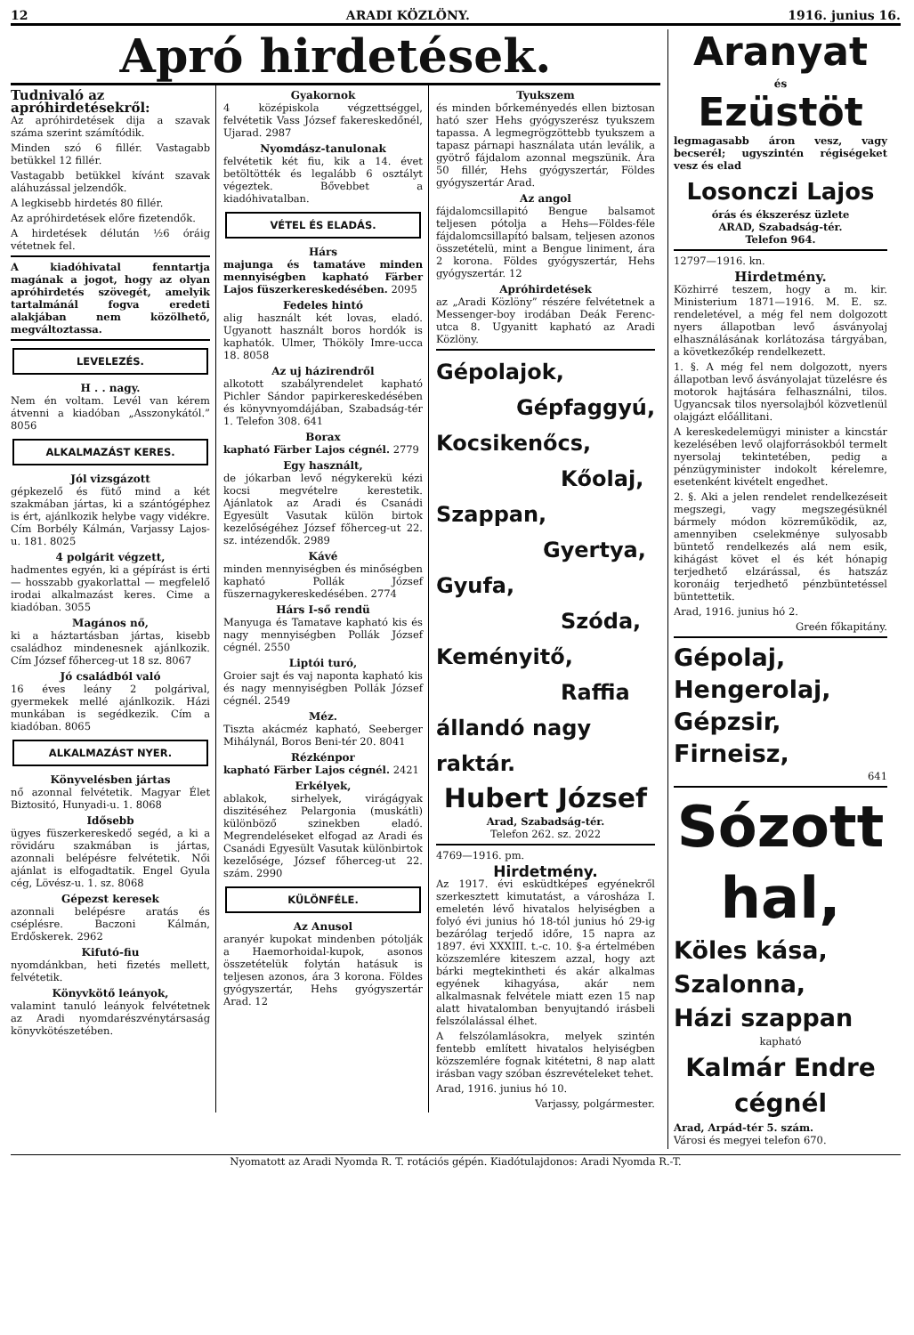12 ARADI KÖZLÖNY. 1916. junius 16.
Apró hirdetések.
Tudnivaló az apróhirdetésekről:
Az apróhirdetések dija a szavak száma szerint számítódik.
Minden szó 6 fillér. Vastagabb betükkel 12 fillér.
Vastagabb betükkel kívánt szavak aláhuzással jelzendők.
A legkisebb hirdetés 80 fillér.
Az apróhirdetések előre fizetendők.
A hirdetések délután ½6 óráig vétetnek fel.
A kiadóhivatal fenntartja magának a jogot, hogy az olyan apróhirdetés szövegét, amelyik tartalmánál fogva eredeti alakjában nem közölhető, megváltoztassa.
LEVELEZÉS.
H . . nagy.
Nem én voltam. Levél van kérem átvenni a kiadóban „Asszonykától.” 8056
ALKALMAZÁST KERES.
Jól vizsgázott
gépkezelő és fütő mind a két szakmában jártas, ki a szántógéphez is ért, ajánlkozik helybe vagy vidékre. Cím Borbély Kálmán, Varjassy Lajos-u. 181. 8025
4 polgárit végzett,
hadmentes egyén, ki a gépírást is érti — hosszabb gyakorlattal — megfelelő irodai alkalmazást keres. Cime a kiadóban. 3055
Magános nő,
ki a háztartásban jártas, kisebb családhoz mindenesnek ajánlkozik. Cím József főherceg-ut 18 sz. 8067
Jó családból való
16 éves leány 2 polgárival, gyermekek mellé ajánlkozik. Házi munkában is segédkezik. Cím a kiadóban. 8065
ALKALMAZÁST NYER.
Könyvelésben jártas
nő azonnal felvétetik. Magyar Élet Biztositó, Hunyadi-u. 1. 8068
Idősebb
ügyes füszerkereskedő segéd, a ki a rövidáru szakmában is jártas, azonnali belépésre felvétetik. Női ajánlat is elfogadtatik. Engel Gyula cég, Lövész-u. 1. sz. 8068
Gépezst keresek
azonnali belépésre aratás és cséplésre. Baczoni Kálmán, Erdőskerek. 2962
Kifutó-fiu
nyomdánkban, heti fizetés mellett, felvétetik.
Könyvkötő leányok,
valamint tanuló leányok felvétetnek az Aradi nyomdarészvénytársaság könyvkötészetében.
Gyakornok
4 középiskola végzettséggel, felvétetik Vass József fakereskedőnél, Ujarad. 2987
Nyomdász-tanulonak
felvétetik két fiu, kik a 14. évet betöltötték és legalább 6 osztályt végeztek. Bővebbet a kiadóhivatalban.
VÉTEL ÉS ELADÁS.
Hárs
majunga és tamatáve minden mennyiségben kapható Färber Lajos füszerkereskedésében. 2095
Fedeles hintó
alig használt két lovas, eladó. Ugyanott használt boros hordók is kaphatók. Ulmer, Thököly Imre-ucca 18. 8058
Az uj házirendről
alkotott szabályrendelet kapható Pichler Sándor papirkereskedésében és könyvnyomdájában, Szabadság-tér 1. Telefon 308. 641
Borax
kapható Färber Lajos cégnél. 2779
Egy használt,
de jókarban levő négykerekü kézi kocsi megvételre kerestetik. Ajánlatok az Aradi és Csanádi Egyesült Vasutak külön birtok kezelőségéhez József főherceg-ut 22. sz. intézendők. 2989
Kávé
minden mennyiségben és minőségben kapható Pollák József füszernagykereskedésében. 2774
Hárs I-ső rendü
Manyuga és Tamatave kapható kis és nagy mennyiségben Pollák József cégnél. 2550
Liptói turó,
Groier sajt és vaj naponta kapható kis és nagy mennyiségben Pollák József cégnél. 2549
Méz.
Tiszta akácméz kapható, Seeberger Mihálynál, Boros Beni-tér 20. 8041
Rézkénpor
kapható Färber Lajos cégnél. 2421
Erkélyek,
ablakok, sirhelyek, virágágyak diszitéséhez Pelargonia (muskátli) különböző szinekben eladó. Megrendeléseket elfogad az Aradi és Csanádi Egyesült Vasutak különbirtok kezelősége, József főherceg-ut 22. szám. 2990
KÜLÖNFÉLE.
Az Anusol
aranyér kupokat mindenben pótolják a Haemorhoidal-kupok, asonos összetételük folytán hatásuk is teljesen azonos, ára 3 korona. Földes gyógyszertár, Hehs gyógyszertár Arad. 12
Tyukszem
és minden bőrkeményedés ellen biztosan ható szer Hehs gyógyszerész tyukszem tapassa. A legmegrögzöttebb tyukszem a tapasz párnapi használata után leválik, a gyötrő fájdalom azonnal megszünik. Ára 50 fillér, Hehs gyógyszertár, Földes gyógyszertár Arad.
Az angol
fájdalomcsillapitó Bengue balsamot teljesen pótolja a Hehs—Földes-féle fájdalomcsillapító balsam, teljesen azonos összetételü, mint a Bengue liniment, ára 2 korona. Földes gyógyszertár, Hehs gyógyszertár. 12
Apróhirdetések
az „Aradi Közlöny” részére felvétetnek a Messenger-boy irodában Deák Ferenc-utca 8. Ugyanitt kapható az Aradi Közlöny.
Gépolajok,
Gépfaggyú,
Kocsikenőcs,
Kőolaj,
Szappan,
Gyertya,
Gyufa,
Szóda,
Keményitő,
Raffia
állandó nagy raktár.
Hubert József
Arad, Szabadság-tér.
Telefon 262. sz. 2022
4769—1916. pm.
Hirdetmény.
Az 1917. évi esküdtképes egyénekről szerkesztett kimutatást, a városháza I. emeletén lévő hivatalos helyiségben a folyó évi junius hó 18-tól junius hó 29-ig bezárólag terjedő időre, 15 napra az 1897. évi XXXIII. t.-c. 10. §-a értelmében közszemlére kiteszem azzal, hogy azt bárki megtekintheti és akár alkalmas egyének kihagyása, akár nem alkalmasnak felvétele miatt ezen 15 nap alatt hivatalomban benyujtandó irásbeli felszólalással élhet.
A felszólamlásokra, melyek szintén fentebb említett hivatalos helyiségben közszemlére fognak kitétetni, 8 nap alatt irásban vagy szóban észrevételeket tehet.
Arad, 1916. junius hó 10.
Varjassy, polgármester.
Aranyat
és
Ezüstöt
legmagasabb áron vesz, vagy becserél; ugyszintén régiségeket vesz és elad
Losonczi Lajos
órás és ékszerész üzlete
ARAD, Szabadság-tér.
Telefon 964.
12797—1916. kn.
Hirdetmény.
Közhirré teszem, hogy a m. kir. Ministerium 1871—1916. M. E. sz. rendeletével, a még fel nem dolgozott nyers állapotban levő ásványolaj elhasználásának korlátozása tárgyában, a következőkép rendelkezett.
1. §. A még fel nem dolgozott, nyers állapotban levő ásványolajat tüzelésre és motorok hajtására felhasználni, tilos. Ugyancsak tilos nyersolajból közvetlenül olajgázt előállitani.
A kereskedelemügyi minister a kincstár kezelésében levő olajforrásokból termelt nyersolaj tekintetében, pedig a pénzügyminister indokolt kérelemre, esetenként kivételt engedhet.
2. §. Aki a jelen rendelet rendelkezéseit megszegi, vagy megszegésüknél bármely módon közreműködik, az, amennyiben cselekménye sulyosabb büntető rendelkezés alá nem esik, kihágást követ el és két hónapig terjedhető elzárással, és hatszáz koronáig terjedhető pénzbüntetéssel büntettetik.
Arad, 1916. junius hó 2.
Greén főkapitány.
Gépolaj,
Hengerolaj,
Gépzsir,
Firneisz,
641
Sózott hal,
Köles kása,
Szalonna,
Házi szappan
kapható
Kalmár Endre cégnél
Arad, Arpád-tér 5. szám.
Városi és megyei telefon 670.
Nyomatott az Aradi Nyomda R. T. rotációs gépén. Kiadótulajdonos: Aradi Nyomda R.-T.